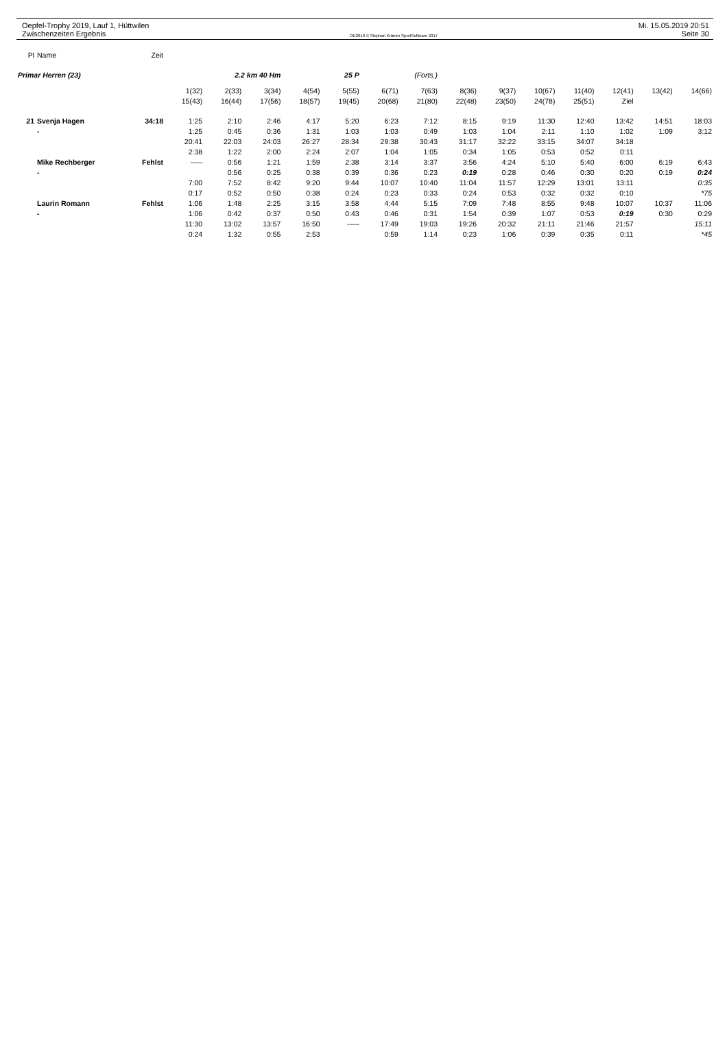Oepfel-Trophy 2019, Lauf 1, Hüttwilen
Zwischenzeiten Ergebnis
OE2010 © Stephan Krämer SportSoftware 2017
Mi. 15.05.2019 20:51
Seite 30
| Pl | Name | Zeit | | | | | | | | | | | | | | |
| Primar Herren (23) | | | 2.2 km 40 Hm | | | 25 P | | (Forts.) | | | | | | | | |
| | | | 1(32) | 2(33) | 3(34) | 4(54) | 5(55) | 6(71) | 7(63) | 8(36) | 9(37) | 10(67) | 11(40) | 12(41) | 13(42) | 14(66) |
| | | | 15(43) | 16(44) | 17(56) | 18(57) | 19(45) | 20(68) | 21(80) | 22(48) | 23(50) | 24(78) | 25(51) | Ziel | | |
| 21 | Svenja Hagen | 34:18 | 1:25 | 2:10 | 2:46 | 4:17 | 5:20 | 6:23 | 7:12 | 8:15 | 9:19 | 11:30 | 12:40 | 13:42 | 14:51 | 18:03 |
| | - | | 1:25 | 0:45 | 0:36 | 1:31 | 1:03 | 1:03 | 0:49 | 1:03 | 1:04 | 2:11 | 1:10 | 1:02 | 1:09 | 3:12 |
| | | | 20:41 | 22:03 | 24:03 | 26:27 | 28:34 | 29:38 | 30:43 | 31:17 | 32:22 | 33:15 | 34:07 | 34:18 | | |
| | | | 2:38 | 1:22 | 2:00 | 2:24 | 2:07 | 1:04 | 1:05 | 0:34 | 1:05 | 0:53 | 0:52 | 0:11 | | |
| | Mike Rechberger | Fehlst | ----- | 0:56 | 1:21 | 1:59 | 2:38 | 3:14 | 3:37 | 3:56 | 4:24 | 5:10 | 5:40 | 6:00 | 6:19 | 6:43 |
| | - | | | 0:56 | 0:25 | 0:38 | 0:39 | 0:36 | 0:23 | 0:19 | 0:28 | 0:46 | 0:30 | 0:20 | 0:19 | 0:24 |
| | | | 7:00 | 7:52 | 8:42 | 9:20 | 9:44 | 10:07 | 10:40 | 11:04 | 11:57 | 12:29 | 13:01 | 13:11 | | 0:35 |
| | | | 0:17 | 0:52 | 0:50 | 0:38 | 0:24 | 0:23 | 0:33 | 0:24 | 0:53 | 0:32 | 0:32 | 0:10 | | *75 |
| | Laurin Romann | Fehlst | 1:06 | 1:48 | 2:25 | 3:15 | 3:58 | 4:44 | 5:15 | 7:09 | 7:48 | 8:55 | 9:48 | 10:07 | 10:37 | 11:06 |
| | - | | 1:06 | 0:42 | 0:37 | 0:50 | 0:43 | 0:46 | 0:31 | 1:54 | 0:39 | 1:07 | 0:53 | 0:19 | 0:30 | 0:29 |
| | | | 11:30 | 13:02 | 13:57 | 16:50 | ----- | 17:49 | 19:03 | 19:26 | 20:32 | 21:11 | 21:46 | 21:57 | | 15:11 |
| | | | 0:24 | 1:32 | 0:55 | 2:53 | | 0:59 | 1:14 | 0:23 | 1:06 | 0:39 | 0:35 | 0:11 | | *45 |